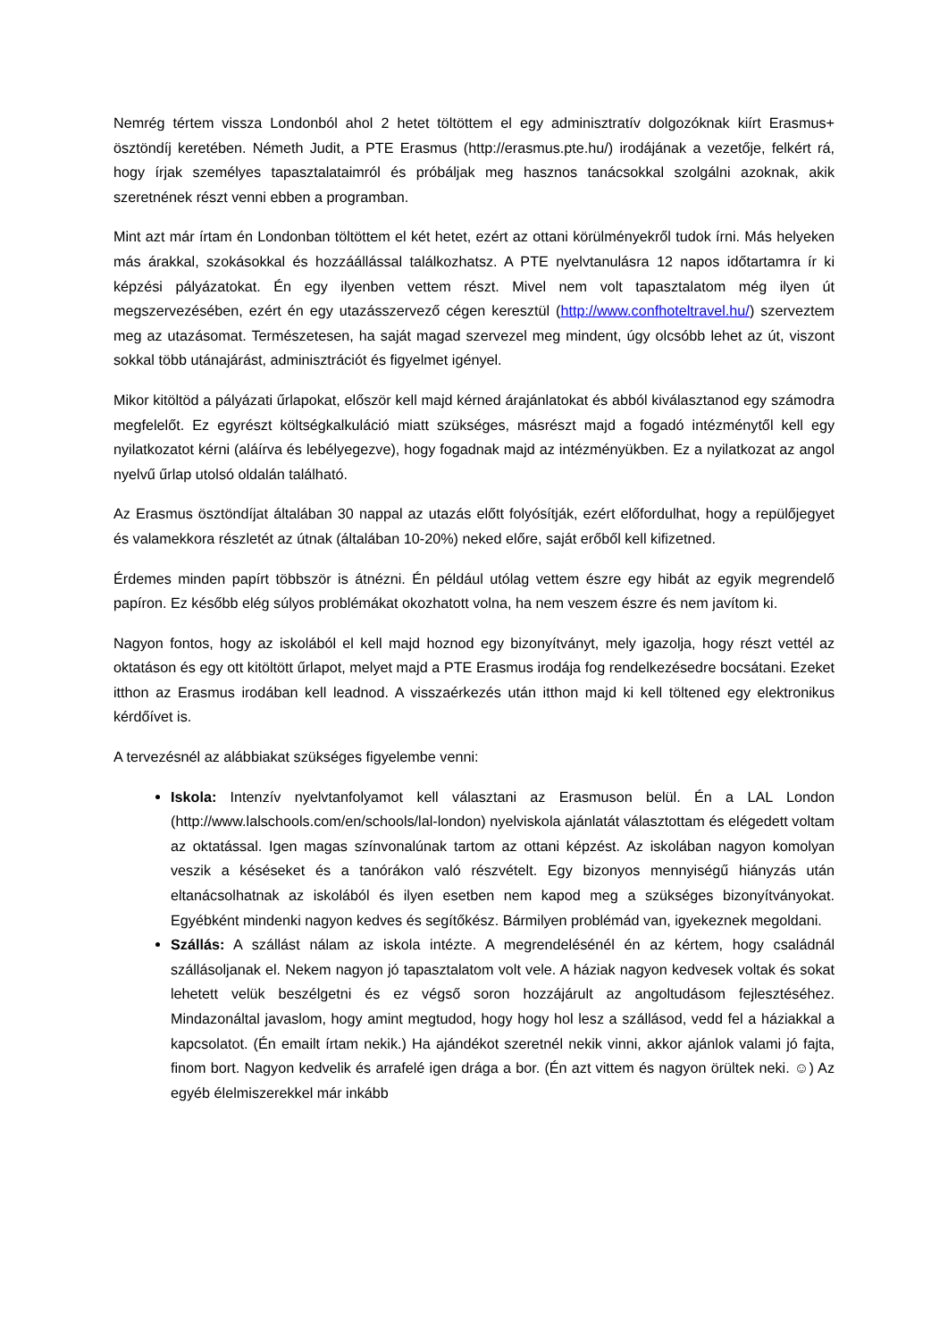Nemrég tértem vissza Londonból ahol 2 hetet töltöttem el egy adminisztratív dolgozóknak kiírt Erasmus+ ösztöndíj keretében. Németh Judit, a PTE Erasmus (http://erasmus.pte.hu/) irodájának a vezetője, felkért rá, hogy írjak személyes tapasztalataimról és próbáljak meg hasznos tanácsokkal szolgálni azoknak, akik szeretnének részt venni ebben a programban.
Mint azt már írtam én Londonban töltöttem el két hetet, ezért az ottani körülményekről tudok írni. Más helyeken más árakkal, szokásokkal és hozzáállással találkozhatsz. A PTE nyelvtanulásra 12 napos időtartamra ír ki képzési pályázatokat. Én egy ilyenben vettem részt. Mivel nem volt tapasztalatom még ilyen út megszervezésében, ezért én egy utazásszervező cégen keresztül (http://www.confhoteltravel.hu/) szerveztem meg az utazásomat. Természetesen, ha saját magad szervezel meg mindent, úgy olcsóbb lehet az út, viszont sokkal több utánajárást, adminisztrációt és figyelmet igényel.
Mikor kitöltöd a pályázati űrlapokat, először kell majd kérned árajánlatokat és abból kiválasztanod egy számodra megfelelőt. Ez egyrészt költségkalkuláció miatt szükséges, másrészt majd a fogadó intézménytől kell egy nyilatkozatot kérni (aláírva és lebélyegezve), hogy fogadnak majd az intézményükben. Ez a nyilatkozat az angol nyelvű űrlap utolsó oldalán található.
Az Erasmus ösztöndíjat általában 30 nappal az utazás előtt folyósítják, ezért előfordulhat, hogy a repülőjegyet és valamekkora részletét az útnak (általában 10-20%) neked előre, saját erőből kell kifizetned.
Érdemes minden papírt többször is átnézni. Én például utólag vettem észre egy hibát az egyik megrendelő papíron. Ez később elég súlyos problémákat okozhatott volna, ha nem veszem észre és nem javítom ki.
Nagyon fontos, hogy az iskolából el kell majd hoznod egy bizonyítványt, mely igazolja, hogy részt vettél az oktatáson és egy ott kitöltött űrlapot, melyet majd a PTE Erasmus irodája fog rendelkezésedre bocsátani. Ezeket itthon az Erasmus irodában kell leadnod. A visszaérkezés után itthon majd ki kell töltened egy elektronikus kérdőívet is.
A tervezésnél az alábbiakat szükséges figyelembe venni:
Iskola: Intenzív nyelvtanfolyamot kell választani az Erasmuson belül. Én a LAL London (http://www.lalschools.com/en/schools/lal-london) nyelviskola ajánlatát választottam és elégedett voltam az oktatással. Igen magas színvonalúnak tartom az ottani képzést. Az iskolában nagyon komolyan veszik a késéseket és a tanórákon való részvételt. Egy bizonyos mennyiségű hiányzás után eltanácsolhatnak az iskolából és ilyen esetben nem kapod meg a szükséges bizonyítványokat. Egyébként mindenki nagyon kedves és segítőkész. Bármilyen problémád van, igyekeznek megoldani.
Szállás: A szállást nálam az iskola intézte. A megrendelésénél én az kértem, hogy családnál szállásoljanak el. Nekem nagyon jó tapasztalatom volt vele. A háziak nagyon kedvesek voltak és sokat lehetett velük beszélgetni és ez végső soron hozzájárult az angoltudásom fejlesztéséhez. Mindazonáltal javaslom, hogy amint megtudod, hogy hogy hol lesz a szállásod, vedd fel a háziakkal a kapcsolatot. (Én emailt írtam nekik.) Ha ajándékot szeretnél nekik vinni, akkor ajánlok valami jó fajta, finom bort. Nagyon kedvelik és arrafelé igen drága a bor. (Én azt vittem és nagyon örültek neki. ☺) Az egyéb élelmiszerekkel már inkább